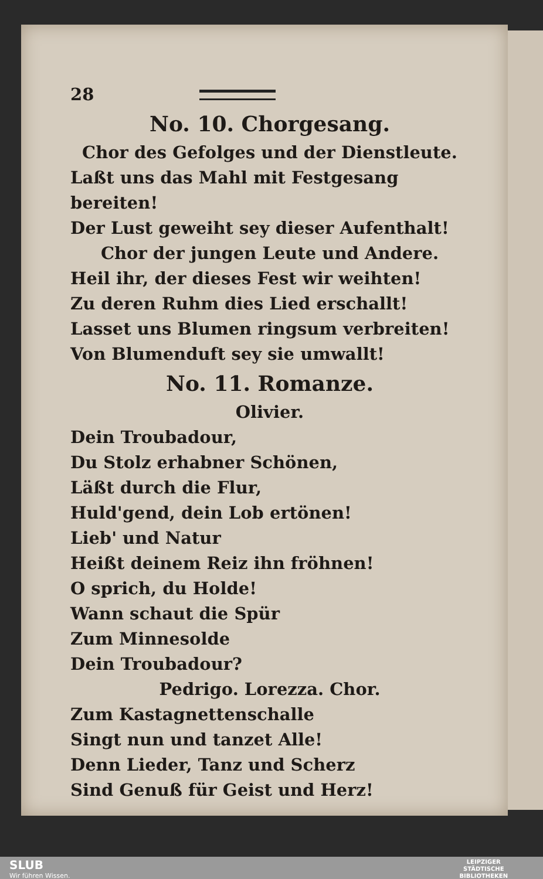28
No. 10. Chorgesang.
Chor des Gefolges und der Dienstleute.
Laßt uns das Mahl mit Festgesang bereiten!
Der Lust geweiht sey dieser Aufenthalt!
Chor der jungen Leute und Andere.
Heil ihr, der dieses Fest wir weihten!
Zu deren Ruhm dies Lied erschallt!
Lasset uns Blumen ringsum verbreiten!
Von Blumenduft sey sie umwallt!
No. 11. Romanze.
Olivier.
Dein Troubadour,
Du Stolz erhabner Schönen,
Läßt durch die Flur,
Huld'gend, dein Lob ertönen!
Lieb' und Natur
Heißt deinem Reiz ihn fröhnen!
O sprich, du Holde!
Wann schaut die Spür
Zum Minnesolde
Dein Troubadour?
Pedrigo. Lorezza. Chor.
Zum Kastagnettenschalle
Singt nun und tanzet Alle!
Denn Lieder, Tanz und Scherz
Sind Genuß für Geist und Herz!
SLUB
Wir führen Wissen.
LEIPZIGER
STÄDTISCHE
BIBLIOTHEKEN